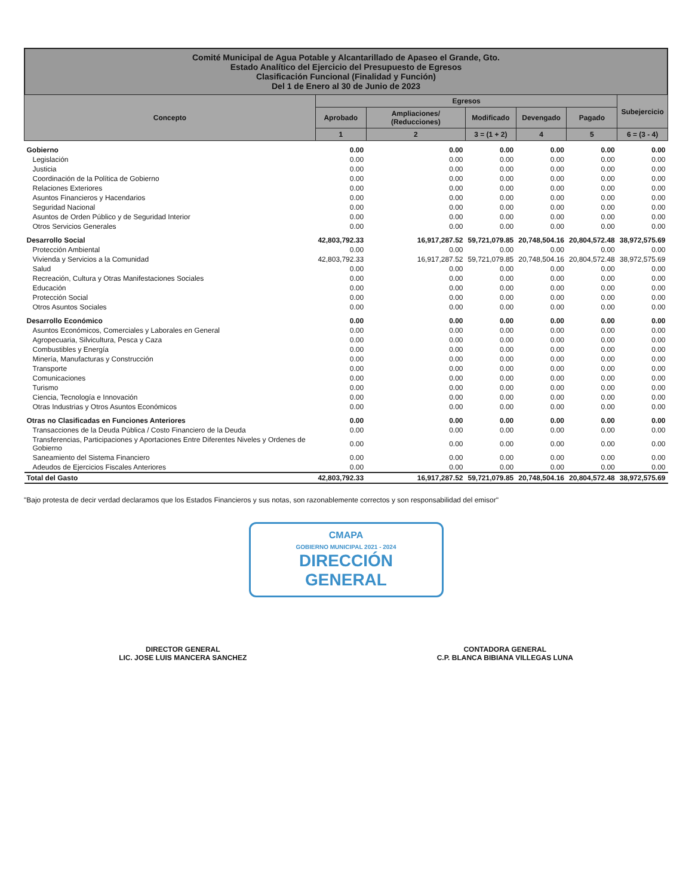Comité Municipal de Agua Potable y Alcantarillado de Apaseo el Grande, Gto.
Estado Analítico del Ejercicio del Presupuesto de Egresos
Clasificación Funcional (Finalidad y Función)
Del 1 de Enero al 30 de Junio de 2023
| Concepto | Egresos | | | | | Subejercicio |
| --- | --- | --- | --- | --- | --- | --- |
| | Aprobado | Ampliaciones/ (Reducciones) | Modificado | Devengado | Pagado | |
| | 1 | 2 | 3 = (1 + 2) | 4 | 5 | 6 = (3 - 4) |
| Gobierno | 0.00 | 0.00 | 0.00 | 0.00 | 0.00 | 0.00 |
| Legislación | 0.00 | 0.00 | 0.00 | 0.00 | 0.00 | 0.00 |
| Justicia | 0.00 | 0.00 | 0.00 | 0.00 | 0.00 | 0.00 |
| Coordinación de la Política de Gobierno | 0.00 | 0.00 | 0.00 | 0.00 | 0.00 | 0.00 |
| Relaciones Exteriores | 0.00 | 0.00 | 0.00 | 0.00 | 0.00 | 0.00 |
| Asuntos Financieros y Hacendarios | 0.00 | 0.00 | 0.00 | 0.00 | 0.00 | 0.00 |
| Seguridad Nacional | 0.00 | 0.00 | 0.00 | 0.00 | 0.00 | 0.00 |
| Asuntos de Orden Público y de Seguridad Interior | 0.00 | 0.00 | 0.00 | 0.00 | 0.00 | 0.00 |
| Otros Servicios Generales | 0.00 | 0.00 | 0.00 | 0.00 | 0.00 | 0.00 |
| Desarrollo Social | 42,803,792.33 | 16,917,287.52 | 59,721,079.85 | 20,748,504.16 | 20,804,572.48 | 38,972,575.69 |
| Protección Ambiental | 0.00 | 0.00 | 0.00 | 0.00 | 0.00 | 0.00 |
| Vivienda y Servicios a la Comunidad | 42,803,792.33 | 16,917,287.52 | 59,721,079.85 | 20,748,504.16 | 20,804,572.48 | 38,972,575.69 |
| Salud | 0.00 | 0.00 | 0.00 | 0.00 | 0.00 | 0.00 |
| Recreación, Cultura y Otras Manifestaciones Sociales | 0.00 | 0.00 | 0.00 | 0.00 | 0.00 | 0.00 |
| Educación | 0.00 | 0.00 | 0.00 | 0.00 | 0.00 | 0.00 |
| Protección Social | 0.00 | 0.00 | 0.00 | 0.00 | 0.00 | 0.00 |
| Otros Asuntos Sociales | 0.00 | 0.00 | 0.00 | 0.00 | 0.00 | 0.00 |
| Desarrollo Económico | 0.00 | 0.00 | 0.00 | 0.00 | 0.00 | 0.00 |
| Asuntos Económicos, Comerciales y Laborales en General | 0.00 | 0.00 | 0.00 | 0.00 | 0.00 | 0.00 |
| Agropecuaria, Silvicultura, Pesca y Caza | 0.00 | 0.00 | 0.00 | 0.00 | 0.00 | 0.00 |
| Combustibles y Energía | 0.00 | 0.00 | 0.00 | 0.00 | 0.00 | 0.00 |
| Minería, Manufacturas y Construcción | 0.00 | 0.00 | 0.00 | 0.00 | 0.00 | 0.00 |
| Transporte | 0.00 | 0.00 | 0.00 | 0.00 | 0.00 | 0.00 |
| Comunicaciones | 0.00 | 0.00 | 0.00 | 0.00 | 0.00 | 0.00 |
| Turismo | 0.00 | 0.00 | 0.00 | 0.00 | 0.00 | 0.00 |
| Ciencia, Tecnología e Innovación | 0.00 | 0.00 | 0.00 | 0.00 | 0.00 | 0.00 |
| Otras Industrias y Otros Asuntos Económicos | 0.00 | 0.00 | 0.00 | 0.00 | 0.00 | 0.00 |
| Otras no Clasificadas en Funciones Anteriores | 0.00 | 0.00 | 0.00 | 0.00 | 0.00 | 0.00 |
| Transacciones de la Deuda Pública / Costo Financiero de la Deuda | 0.00 | 0.00 | 0.00 | 0.00 | 0.00 | 0.00 |
| Transferencias, Participaciones y Aportaciones Entre Diferentes Niveles y Ordenes de Gobierno | 0.00 | 0.00 | 0.00 | 0.00 | 0.00 | 0.00 |
| Saneamiento del Sistema Financiero | 0.00 | 0.00 | 0.00 | 0.00 | 0.00 | 0.00 |
| Adeudos de Ejercicios Fiscales Anteriores | 0.00 | 0.00 | 0.00 | 0.00 | 0.00 | 0.00 |
| Total del Gasto | 42,803,792.33 | 16,917,287.52 | 59,721,079.85 | 20,748,504.16 | 20,804,572.48 | 38,972,575.69 |
"Bajo protesta de decir verdad declaramos que los Estados Financieros y sus notas, son razonablemente correctos y son responsabilidad del emisor"
CMAPA
GOBIERNO MUNICIPAL 2021 - 2024
DIRECCIÓN
GENERAL
DIRECTOR GENERAL
LIC. JOSE LUIS MANCERA SANCHEZ
CONTADORA GENERAL
C.P. BLANCA BIBIANA VILLEGAS LUNA